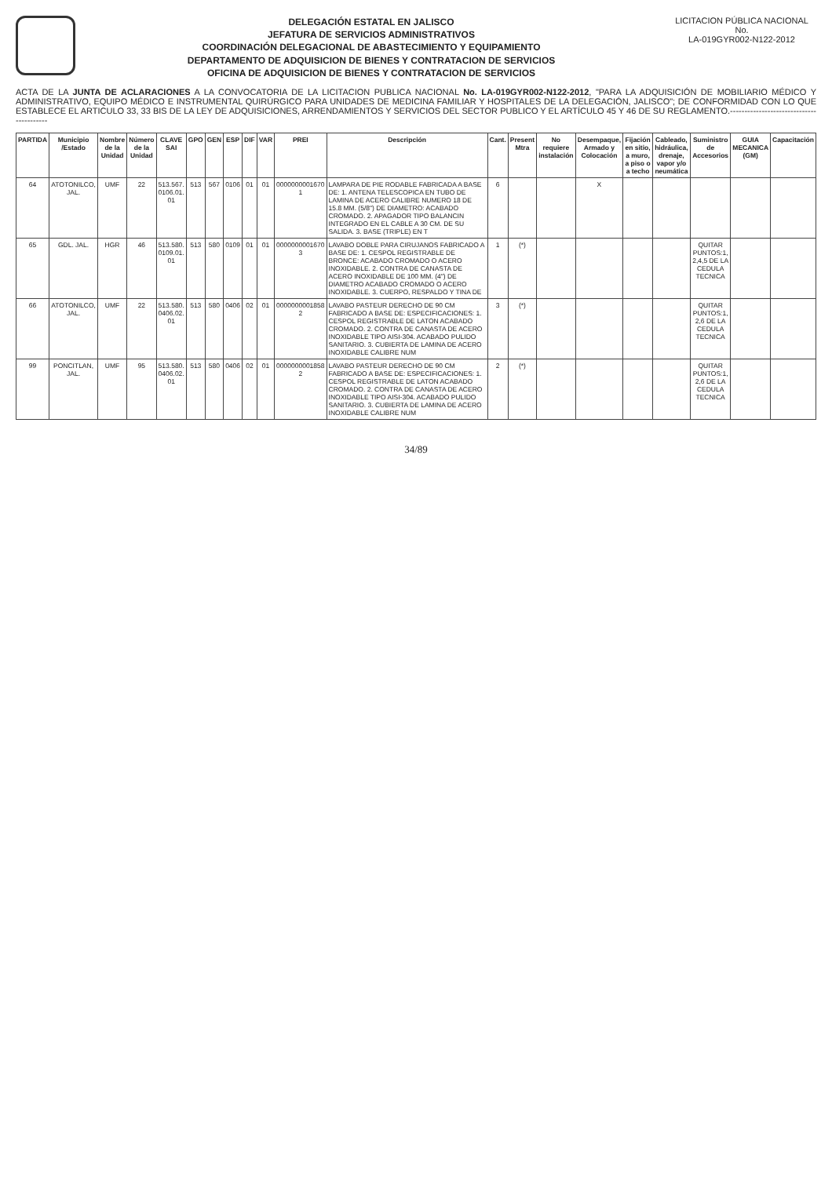DELEGACIÓN ESTATAL EN JALISCO
JEFATURA DE SERVICIOS ADMINISTRATIVOS
COORDINACIÓN DELEGACIONAL DE ABASTECIMIENTO Y EQUIPAMIENTO
DEPARTAMENTO DE ADQUISICION DE BIENES Y CONTRATACION DE SERVICIOS
OFICINA DE ADQUISICION DE BIENES Y CONTRATACION DE SERVICIOS
LICITACION PÚBLICA NACIONAL
No.
LA-019GYR002-N122-2012
ACTA DE LA JUNTA DE ACLARACIONES A LA CONVOCATORIA DE LA LICITACION PUBLICA NACIONAL No. LA-019GYR002-N122-2012, "PARA LA ADQUISICIÓN DE MOBILIARIO MÉDICO Y ADMINISTRATIVO, EQUIPO MÉDICO E INSTRUMENTAL QUIRÚRGICO PARA UNIDADES DE MEDICINA FAMILIAR Y HOSPITALES DE LA DELEGACIÓN, JALISCO"; DE CONFORMIDAD CON LO QUE ESTABLECE EL ARTICULO 33, 33 BIS DE LA LEY DE ADQUISICIONES, ARRENDAMIENTOS Y SERVICIOS DEL SECTOR PUBLICO Y EL ARTÍCULO 45 Y 46 DE SU REGLAMENTO.-----------------------------------------
| PARTIDA | Municipio /Estado | Nombre de la Unidad | Número de la Unidad | CLAVE SAI | GPO | GEN | ESP | DIF | VAR | PREI | Descripción | Cant. | Present Mtra | No requiere instalación | Desempaque, Armado y Colocación | Fijación en sitio, a muro, a piso o a techo | Cableado, hidráulica, drenaje, vapor y/o neumática | Suministro de Accesorios | GUIA MECANICA (GM) | Capacitación |
| --- | --- | --- | --- | --- | --- | --- | --- | --- | --- | --- | --- | --- | --- | --- | --- | --- | --- | --- | --- | --- |
| 64 | ATOTONILCO, JAL. | UMF | 22 | 513.567. 0106.01. 01 | 513 | 567 | 0106 | 01 | 01 | 0000000001670 1 | LAMPARA DE PIE RODABLE FABRICADA A BASE DE: 1. ANTENA TELESCOPICA EN TUBO DE LAMINA DE ACERO CALIBRE NUMERO 18 DE 15.8 MM. (5/8") DE DIAMETRO: ACABADO CROMADO. 2. APAGADOR TIPO BALANCIN INTEGRADO EN EL CABLE A 30 CM. DE SU SALIDA. 3. BASE (TRIPLE) EN T | 6 | | | X | | | | | |
| 65 | GDL. JAL. | HGR | 46 | 513.580. 0109.01. 01 | 513 | 580 | 0109 | 01 | 01 | 0000000001670 3 | LAVABO DOBLE PARA CIRUJANOS FABRICADO A BASE DE: 1. CESPOL REGISTRABLE DE BRONCE: ACABADO CROMADO O ACERO INOXIDABLE. 2. CONTRA DE CANASTA DE ACERO INOXIDABLE DE 100 MM. (4") DE DIAMETRO ACABADO CROMADO O ACERO INOXIDABLE. 3. CUERPO, RESPALDO Y TINA DE | 1 | (*) | | | | | QUITAR PUNTOS:1, 2,4,5 DE LA CEDULA TECNICA | | |
| 66 | ATOTONILCO, JAL. | UMF | 22 | 513.580. 0406.02. 01 | 513 | 580 | 0406 | 02 | 01 | 0000000001858 2 | LAVABO PASTEUR DERECHO DE 90 CM FABRICADO A BASE DE: ESPECIFICACIONES: 1. CESPOL REGISTRABLE DE LATON ACABADO CROMADO. 2. CONTRA DE CANASTA DE ACERO INOXIDABLE TIPO AISI-304. ACABADO PULIDO SANITARIO. 3. CUBIERTA DE LAMINA DE ACERO INOXIDABLE CALIBRE NUM | 3 | (*) | | | | | QUITAR PUNTOS:1, 2,6 DE LA CEDULA TECNICA | | |
| 99 | PONCITLAN, JAL. | UMF | 95 | 513.580. 0406.02. 01 | 513 | 580 | 0406 | 02 | 01 | 0000000001858 2 | LAVABO PASTEUR DERECHO DE 90 CM FABRICADO A BASE DE: ESPECIFICACIONES: 1. CESPOL REGISTRABLE DE LATON ACABADO CROMADO. 2. CONTRA DE CANASTA DE ACERO INOXIDABLE TIPO AISI-304. ACABADO PULIDO SANITARIO. 3. CUBIERTA DE LAMINA DE ACERO INOXIDABLE CALIBRE NUM | 2 | (*) | | | | | QUITAR PUNTOS:1, 2,6 DE LA CEDULA TECNICA | | |
34/89